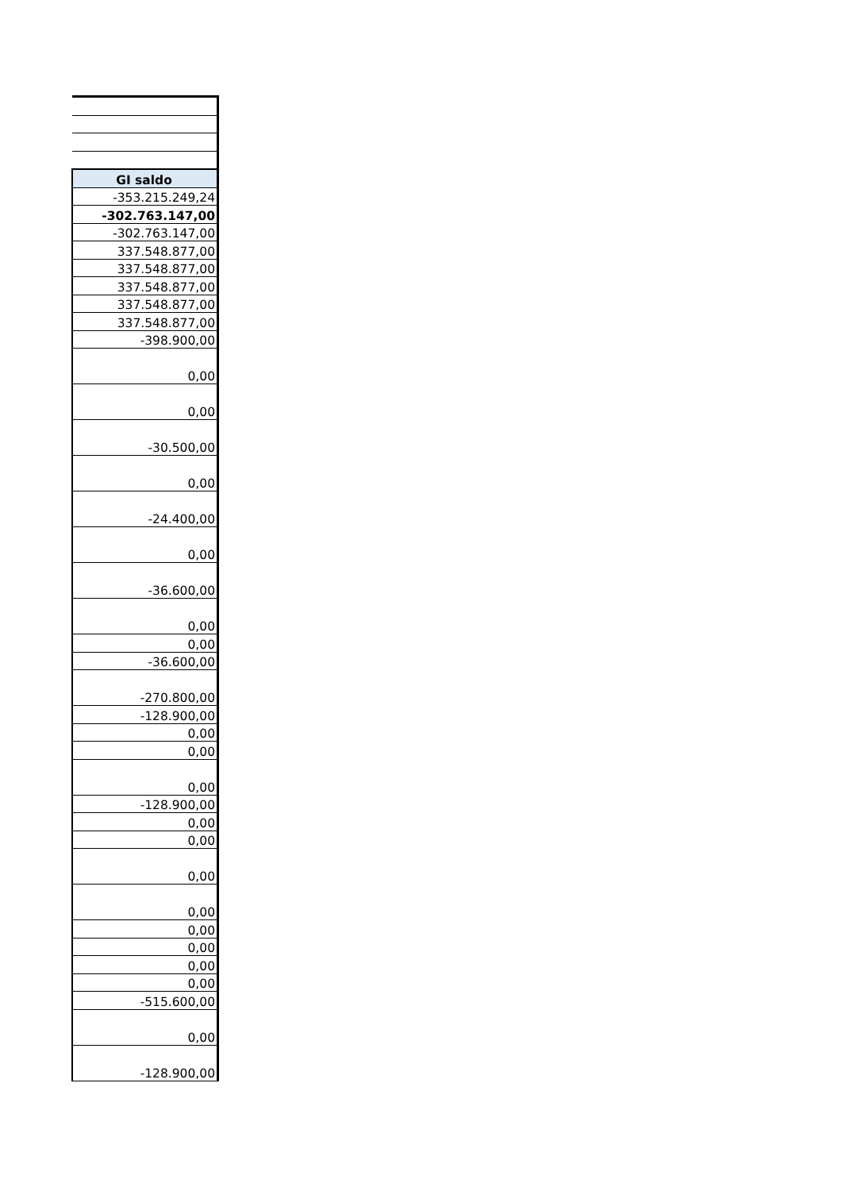| GI saldo |
| --- |
| -353.215.249,24 |
| -302.763.147,00 |
| -302.763.147,00 |
| 337.548.877,00 |
| 337.548.877,00 |
| 337.548.877,00 |
| 337.548.877,00 |
| 337.548.877,00 |
| -398.900,00 |
| 0,00 |
| 0,00 |
| -30.500,00 |
| 0,00 |
| -24.400,00 |
| 0,00 |
| -36.600,00 |
| 0,00 |
| 0,00 |
| -36.600,00 |
| -270.800,00 |
| -128.900,00 |
| 0,00 |
| 0,00 |
| 0,00 |
| -128.900,00 |
| 0,00 |
| 0,00 |
| 0,00 |
| 0,00 |
| 0,00 |
| 0,00 |
| 0,00 |
| 0,00 |
| -515.600,00 |
| 0,00 |
| -128.900,00 |